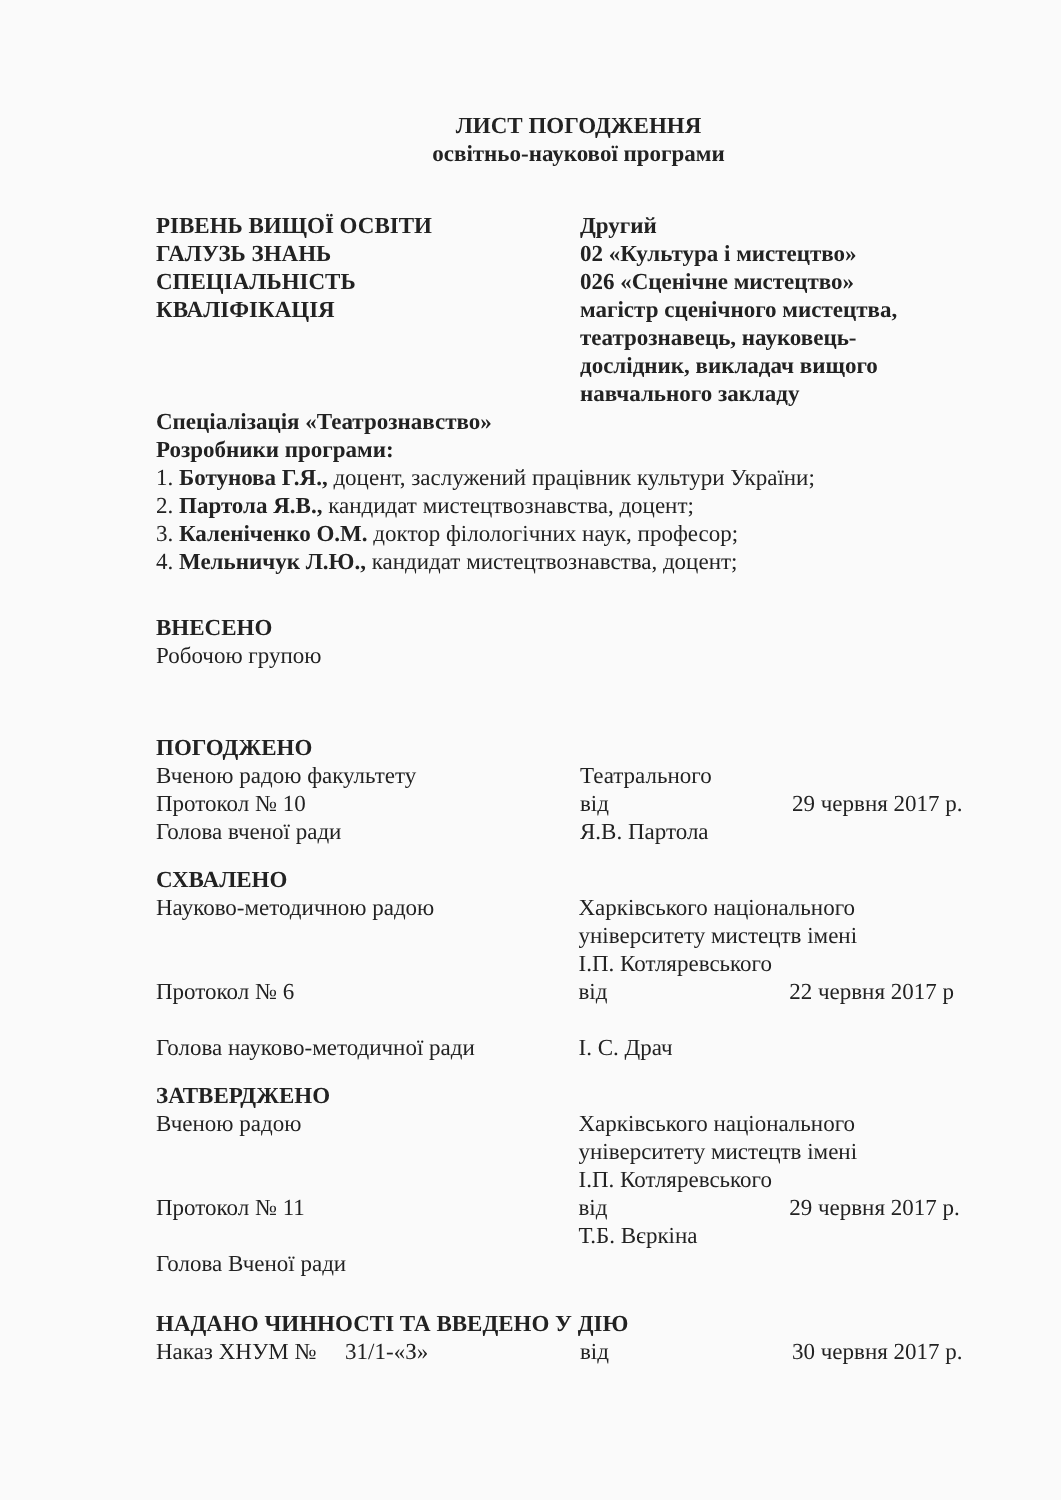ЛИСТ ПОГОДЖЕННЯ
освітньо-наукової програми
РІВЕНЬ ВИЩОЇ ОСВІТИ
ГАЛУЗЬ ЗНАНЬ
СПЕЦІАЛЬНІСТЬ
КВАЛІФІКАЦІЯ
Другий
02 «Культура і мистецтво»
026 «Сценічне мистецтво»
магістр сценічного мистецтва,
театрознавець, науковець-
дослідник, викладач вищого
навчального закладу
Спеціалізація «Театрознавство»
Розробники програми:
1. Ботунова Г.Я., доцент, заслужений працівник культури України;
2. Партола Я.В., кандидат мистецтвознавства, доцент;
3. Каленіченко О.М. доктор філологічних наук, професор;
4. Мельничук Л.Ю., кандидат мистецтвознавства, доцент;
ВНЕСЕНО
Робочою групою
ПОГОДЖЕНО
Вченою радою факультету
Протокол № 10
Голова вченої ради
Театрального
від
Я.В. Партола
29 червня 2017 р.
СХВАЛЕНО
Науково-методичною радою
Протокол № 6
Голова науково-методичної ради
Харківського національного
університету мистецтв імені
І.П. Котляревського
від 22 червня 2017 р
І. С. Драч
ЗАТВЕРДЖЕНО
Вченою радою
Протокол № 11
Голова Вченої ради
Харківського національного
університету мистецтв імені
І.П. Котляревського
від 29 червня 2017 р.
Т.Б. Вєркіна
НАДАНО ЧИННОСТІ ТА ВВЕДЕНО У ДІЮ
Наказ ХНУМ № 31/1-«З» від 30 червня 2017 р.